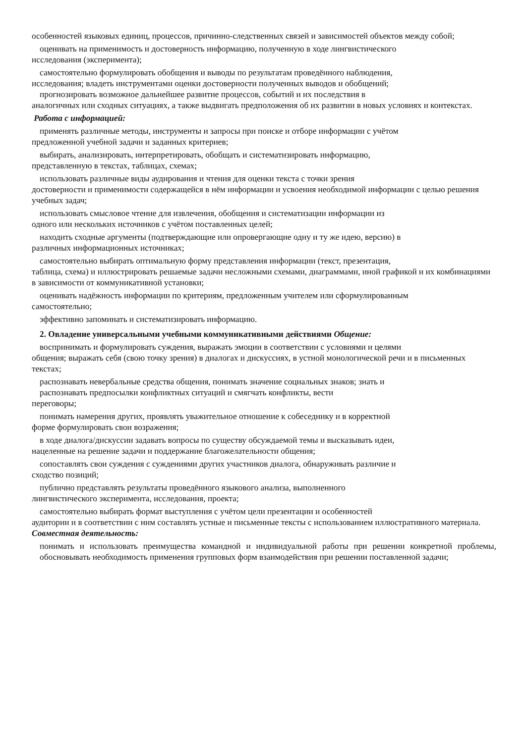особенностей языковых единиц, процессов, причинно-следственных связей и зависимостей объектов между собой;
оценивать на применимость и достоверность информацию, полученную в ходе лингвистического
исследования (эксперимента);
самостоятельно формулировать обобщения и выводы по результатам проведённого наблюдения,
исследования; владеть инструментами оценки достоверности полученных выводов и обобщений;
прогнозировать возможное дальнейшее развитие процессов, событий и их последствия в
аналогичных или сходных ситуациях, а также выдвигать предположения об их развитии в новых условиях и контекстах.
Работа с информацией:
применять различные методы, инструменты и запросы при поиске и отборе информации с учётом
предложенной учебной задачи и заданных критериев;
выбирать, анализировать, интерпретировать, обобщать и систематизировать информацию,
представленную в текстах, таблицах, схемах;
использовать различные виды аудирования и чтения для оценки текста с точки зрения
достоверности и применимости содержащейся в нём информации и усвоения необходимой информации с целью решения учебных задач;
использовать смысловое чтение для извлечения, обобщения и систематизации информации из
одного или нескольких источников с учётом поставленных целей;
находить сходные аргументы (подтверждающие или опровергающие одну и ту же идею, версию) в
различных информационных источниках;
самостоятельно выбирать оптимальную форму представления информации (текст, презентация,
таблица, схема) и иллюстрировать решаемые задачи несложными схемами, диаграммами, иной графикой и их комбинациями в зависимости от коммуникативной установки;
оценивать надёжность информации по критериям, предложенным учителем или сформулированным
самостоятельно;
эффективно запоминать и систематизировать информацию.
2. Овладение универсальными учебными коммуникативными действиями Общение:
воспринимать и формулировать суждения, выражать эмоции в соответствии с условиями и целями
общения; выражать себя (свою точку зрения) в диалогах и дискуссиях, в устной монологической речи и в письменных текстах;
распознавать невербальные средства общения, понимать значение социальных знаков; знать и
распознавать предпосылки конфликтных ситуаций и смягчать конфликты, вести
переговоры;
понимать намерения других, проявлять уважительное отношение к собеседнику и в корректной
форме формулировать свои возражения;
в ходе диалога/дискуссии задавать вопросы по существу обсуждаемой темы и высказывать идеи,
нацеленные на решение задачи и поддержание благожелательности общения;
сопоставлять свои суждения с суждениями других участников диалога, обнаруживать различие и
сходство позиций;
публично представлять результаты проведённого языкового анализа, выполненного
лингвистического эксперимента, исследования, проекта;
самостоятельно выбирать формат выступления с учётом цели презентации и особенностей
аудитории и в соответствии с ним составлять устные и письменные тексты с использованием иллюстративного материала. Совместная деятельность:
понимать и использовать преимущества командной и индивидуальной работы при решении конкретной проблемы, обосновывать необходимость применения групповых форм взаимодействия при решении поставленной задачи;